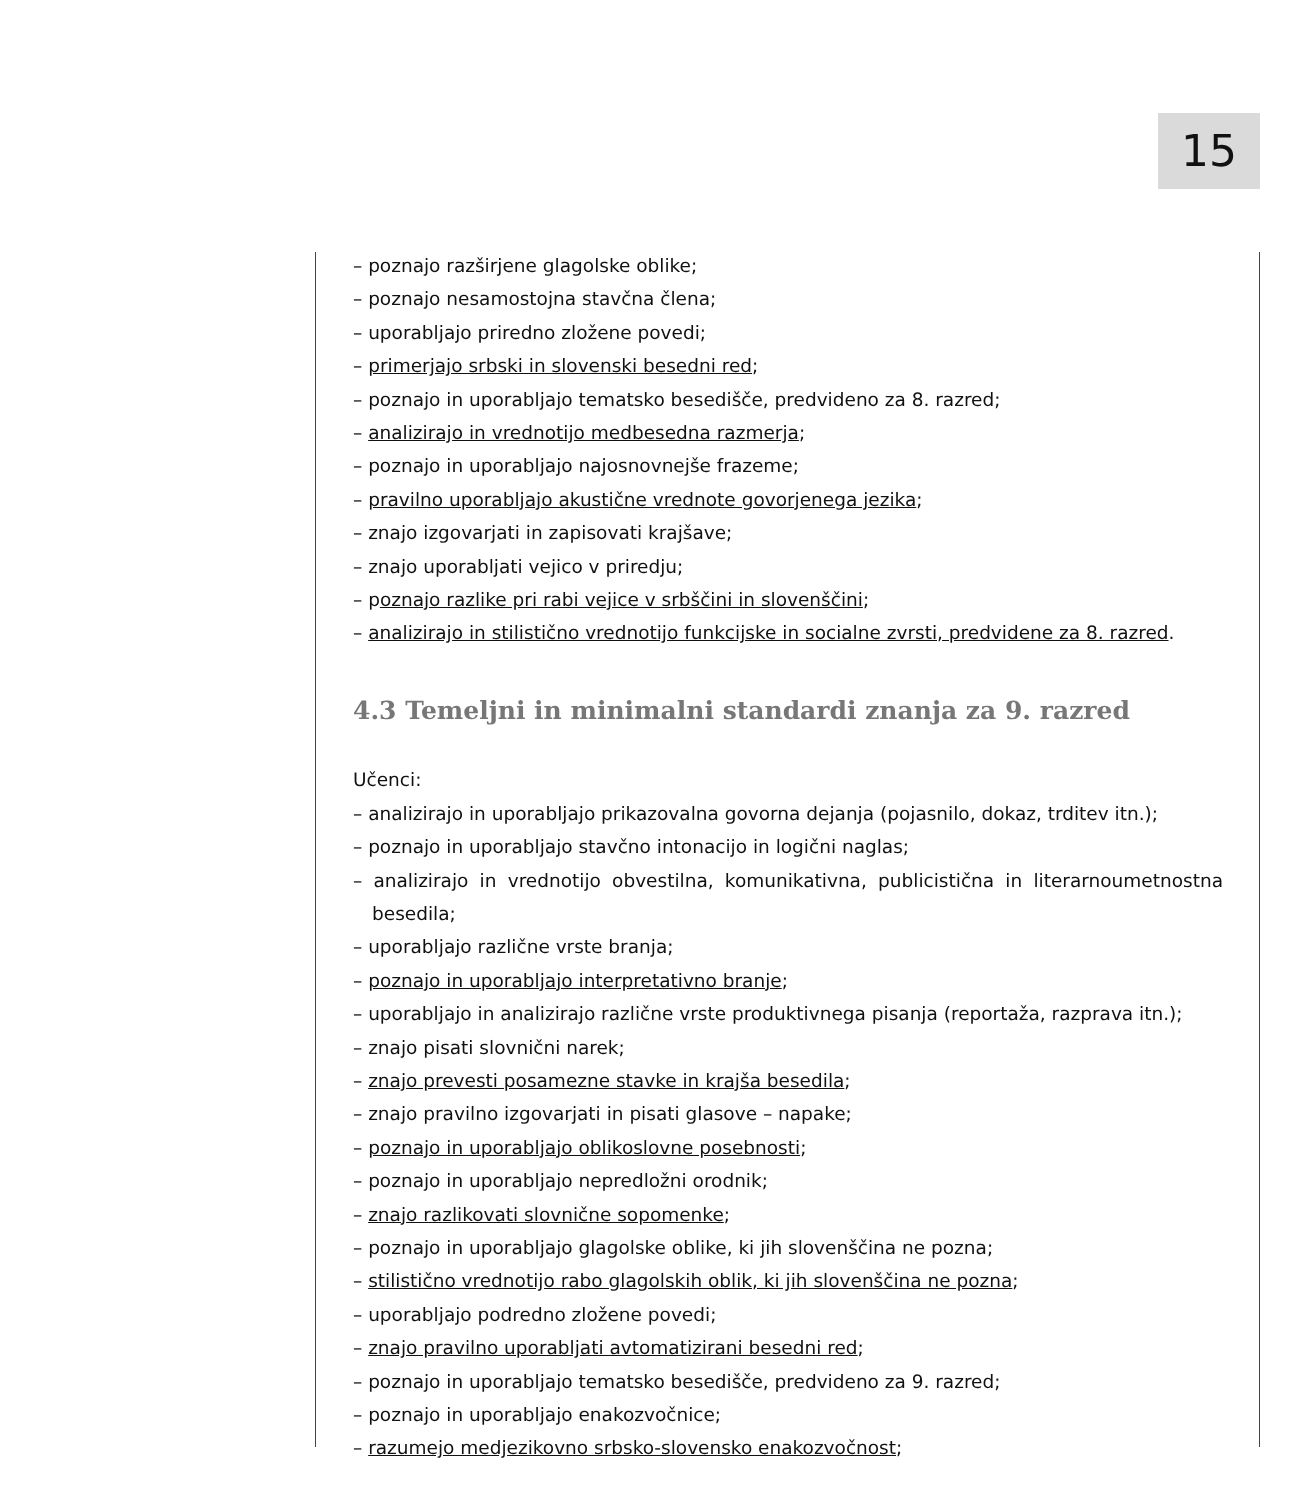15
– poznajo razširjene glagolske oblike;
– poznajo nesamostojna stavčna člena;
– uporabljajo priredno zložene povedi;
– primerjajo srbski in slovenski besedni red;
– poznajo in uporabljajo tematsko besedišče, predvideno za 8. razred;
– analizirajo in vrednotijo medbesedna razmerja;
– poznajo in uporabljajo najosnovnejše frazeme;
– pravilno uporabljajo akustične vrednote govorjenega jezika;
– znajo izgovarjati in zapisovati krajšave;
– znajo uporabljati vejico v priredju;
– poznajo razlike pri rabi vejice v srbščini in slovenščini;
– analizirajo in stilistično vrednotijo funkcijske in socialne zvrsti, predvidene za 8. razred.
4.3 Temeljni in minimalni standardi znanja za 9. razred
Učenci:
– analizirajo in uporabljajo prikazovalna govorna dejanja (pojasnilo, dokaz, trditev itn.);
– poznajo in uporabljajo stavčno intonacijo in logični naglas;
– analizirajo in vrednotijo obvestilna, komunikativna, publicistična in literarnoumetnostna besedila;
– uporabljajo različne vrste branja;
– poznajo in uporabljajo interpretativno branje;
– uporabljajo in analizirajo različne vrste produktivnega pisanja (reportaža, razprava itn.);
– znajo pisati slovnični narek;
– znajo prevesti posamezne stavke in krajša besedila;
– znajo pravilno izgovarjati in pisati glasove – napake;
– poznajo in uporabljajo oblikoslovne posebnosti;
– poznajo in uporabljajo nepredložni orodnik;
– znajo razlikovati slovnične sopomenke;
– poznajo in uporabljajo glagolske oblike, ki jih slovenščina ne pozna;
– stilistično vrednotijo rabo glagolskih oblik, ki jih slovenščina ne pozna;
– uporabljajo podredno zložene povedi;
– znajo pravilno uporabljati avtomatizirani besedni red;
– poznajo in uporabljajo tematsko besedišče, predvideno za 9. razred;
– poznajo in uporabljajo enakozvočnice;
– razumejo medjezikovno srbsko-slovensko enakozvočnost;